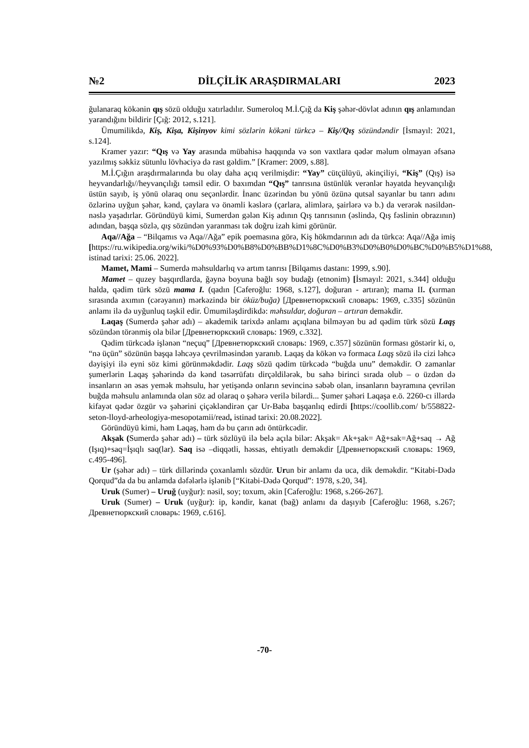№2 DİLÇİLİK ARAŞDIRMALARI 2023
ğulanaraq kökənin qış sözü olduğu xatırladılır. Sumeroloq M.İ.Çığ da Kiş şəhər-dövlət adının qış anlamından yarandığını bildirir [Çığ: 2012, s.121].
Ümumilikdə, Kiş, Kişa, Kişinyov kimi sözlərin kökəni türkcə – Kiş//Qış sözündəndir [İsmayıl: 2021, s.124].
Kramer yazır: “Qış və Yay arasında mübahisə haqqında və son vaxtlara qədər məlum olmayan əfsanə yazılmış səkkiz sütunlu lövhəciyə də rast gəldim.” [Kramer: 2009, s.88].
M.İ.Çığın araşdırmalarında bu olay daha açıq verilmişdir: “Yay” cütçülüyü, əkinçiliyi, “Kiş” (Qış) isə heyvandarlığı//heyvançılığı təmsil edir. O baxımdan “Qış” tanrısına üstünlük verənlər həyatda heyvançılığı üstün sayıb, iş yönü olaraq onu seçənlərdir. İnanc üzərindən bu yönü özünə qutsal sayanlar bu tanrı adını özlərinə uyğun şəhər, kənd, çaylara və önəmli kəslərə (çarlara, alimlərə, şairlərə və b.) da verərək nəsildən-nəslə yaşadırlar. Göründüyü kimi, Sumerdən gələn Kiş adının Qış tanrısının (əslində, Qış fəslinin obrazının) adından, başqa sözlə, qış sözündən yaranması tək doğru izah kimi görünür.
Aqa//Ağa – “Bilqamıs və Aqa//Ağa” epik poemasına görə, Kiş hökmdarının adı da türkcə: Aqa//Ağa imiş [https://ru.wikipedia.org/wiki/%D0%93%D0%B8%D0%BB%D1%8C%D0%B3%D0%B0%D0%BC%D0%B5%D1%88, istinad tarixi: 25.06. 2022].
Mamet, Mami – Sumerdə məhsuldarlıq və artım tanrısı [Bilqamıs dastanı: 1999, s.90].
Mamet – quzey başqırdlarda, ğəynə boyuna bağlı soy budağı (etnonim) [İsmayıl: 2021, s.344] olduğu halda, qədim türk sözü mama I. (qadın [Caferoğlu: 1968, s.127], doğuran - artıran); mama II. (xırman sırasında axımın (cərəyanın) mərkəzində bir öküz/buğa) [Древнетюркский словарь: 1969, c.335] sözünün anlamı ilə də uyğunluq təşkil edir. Ümumiləşdirdikdə: məhsuldar, doğuran – artıran deməkdir.
Laqaş (Sumerdə şəhər adı) – akademik tarixdə anlamı açıqlana bilməyən bu ad qədim türk sözü Laqş sözündən törənmiş ola bilər [Древнетюркский словарь: 1969, c.332].
Qədim türkcədə işlənən “neçuq” [Древнетюркский словарь: 1969, c.357] sözünün forması göstərir ki, o, “nə üçün” sözünün başqa ləhcəyə çevrilməsindən yaranıb. Laqaş da kökən və formaca Laqş sözü ilə cizi ləhcə dəyişiyi ilə eyni söz kimi görünməkdədir. Laqş sözü qədim türkcədə “buğda unu” deməkdir. O zamanlar şumerlərin Laqaş şəhərində də kənd təsərrüfatı dirçəldilərək, bu sahə birinci sırada olub – o üzdən də insanların ən əsas yemək məhsulu, hər yetişəndə onların sevincinə səbəb olan, insanların bayramına çevrilən buğda məhsulu anlamında olan söz ad olaraq o şəhərə verilə bilərdi... Şumer şəhəri Laqaşa e.ö. 2260-cı illərdə kifayət qədər özgür və şəhərini çiçəkləndirən çar Ur-Baba başqanlıq edirdi [https://coollib.com/ b/558822-seton-lloyd-arheologiya-mesopotamii/read, istinad tarixi: 20.08.2022].
Göründüyü kimi, həm Laqaş, həm də bu çarın adı öntürkcədir.
Akşak (Sumerdə şəhər adı) – türk sözlüyü ilə belə açıla bilər: Akşak= Ak+şak= Ağ+sak=Ağ+saq → Ağ (Işıq)+saq=İşıqlı saq(lar). Saq isə –diqqətli, həssas, ehtiyatlı deməkdir [Древнетюркский словарь: 1969, c.495-496].
Ur (şəhər adı) – türk dillərində çoxanlamlı sözdür. Urun bir anlamı da uca, dik deməkdir. “Kitabi-Dədə Qorqud”da da bu anlamda dəfələrlə işlənib [“Kitabi-Dədə Qorqud”: 1978, s.20, 34].
Uruk (Sumer) – Uruğ (uyğur): nəsil, soy; toxum, əkin [Caferoğlu: 1968, s.266-267].
Uruk (Sumer) – Uruk (uyğur): ip, kəndir, kanat (bağ) anlamı da daşıyıb [Caferoğlu: 1968, s.267; Древнетюркский словарь: 1969, c.616].
-70-